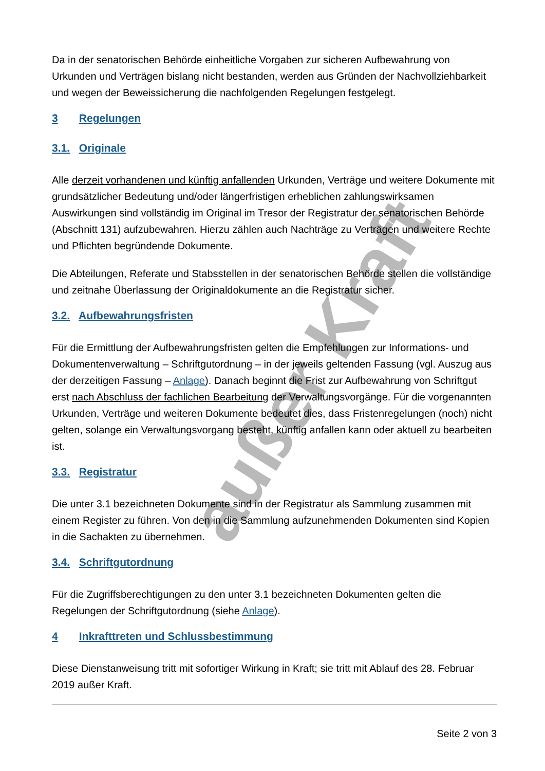außer Kraft
Da in der senatorischen Behörde einheitliche Vorgaben zur sicheren Aufbewahrung von Urkunden und Verträgen bislang nicht bestanden, werden aus Gründen der Nachvollziehbarkeit und wegen der Beweissicherung die nachfolgenden Regelungen festgelegt.
3 Regelungen
3.1. Originale
Alle derzeit vorhandenen und künftig anfallenden Urkunden, Verträge und weitere Dokumente mit grundsätzlicher Bedeutung und/oder längerfristigen erheblichen zahlungswirksamen Auswirkungen sind vollständig im Original im Tresor der Registratur der senatorischen Behörde (Abschnitt 131) aufzubewahren. Hierzu zählen auch Nachträge zu Verträgen und weitere Rechte und Pflichten begründende Dokumente.
Die Abteilungen, Referate und Stabsstellen in der senatorischen Behörde stellen die vollständige und zeitnahe Überlassung der Originaldokumente an die Registratur sicher.
3.2. Aufbewahrungsfristen
Für die Ermittlung der Aufbewahrungsfristen gelten die Empfehlungen zur Informations- und Dokumentenverwaltung – Schriftgutordnung – in der jeweils geltenden Fassung (vgl. Auszug aus der derzeitigen Fassung – Anlage). Danach beginnt die Frist zur Aufbewahrung von Schriftgut erst nach Abschluss der fachlichen Bearbeitung der Verwaltungsvorgänge. Für die vorgenannten Urkunden, Verträge und weiteren Dokumente bedeutet dies, dass Fristenregelungen (noch) nicht gelten, solange ein Verwaltungsvorgang besteht, künftig anfallen kann oder aktuell zu bearbeiten ist.
3.3. Registratur
Die unter 3.1 bezeichneten Dokumente sind in der Registratur als Sammlung zusammen mit einem Register zu führen. Von den in die Sammlung aufzunehmenden Dokumenten sind Kopien in die Sachakten zu übernehmen.
3.4. Schriftgutordnung
Für die Zugriffsberechtigungen zu den unter 3.1 bezeichneten Dokumenten gelten die Regelungen der Schriftgutordnung (siehe Anlage).
4 Inkrafttreten und Schlussbestimmung
Diese Dienstanweisung tritt mit sofortiger Wirkung in Kraft; sie tritt mit Ablauf des 28. Februar 2019 außer Kraft.
Seite 2 von 3